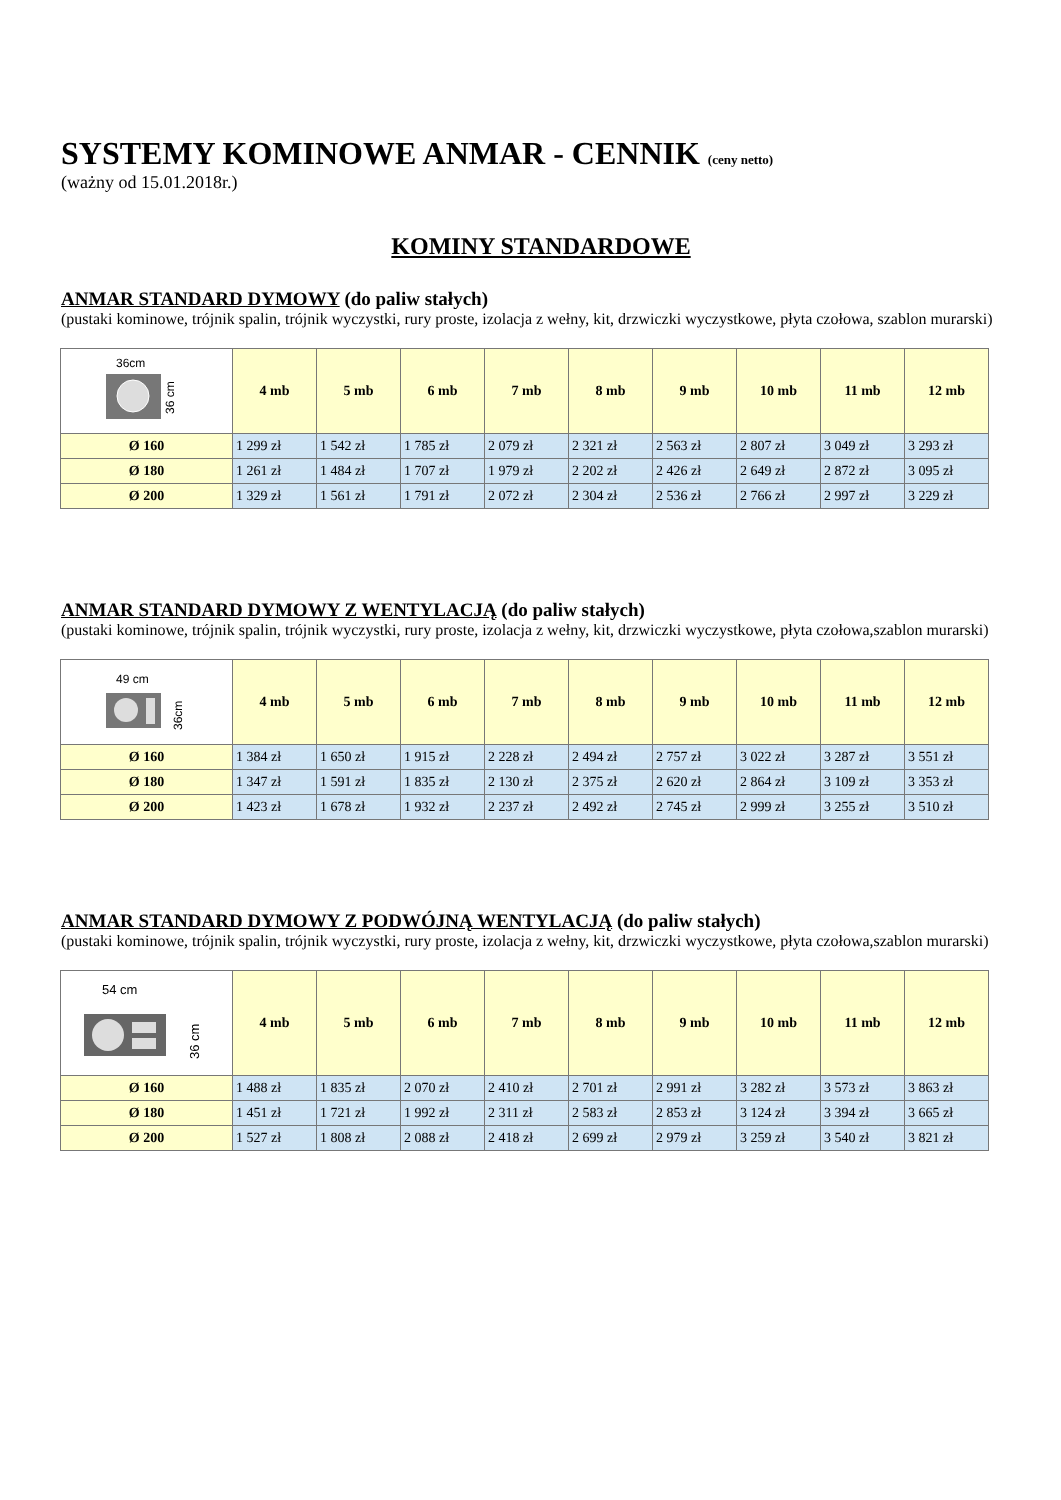SYSTEMY KOMINOWE ANMAR - CENNIK (ceny netto)
(ważny od 15.01.2018r.)
KOMINY STANDARDOWE
ANMAR STANDARD DYMOWY (do paliw stałych)
(pustaki kominowe, trójnik spalin, trójnik wyczystki, rury proste, izolacja z wełny, kit, drzwiczki wyczystkowe, płyta czołowa, szablon murarski)
| 36cm 36 cm | 4 mb | 5 mb | 6 mb | 7 mb | 8 mb | 9 mb | 10 mb | 11 mb | 12 mb |
| Ø 160 | 1 299 zł | 1 542 zł | 1 785 zł | 2 079 zł | 2 321 zł | 2 563 zł | 2 807 zł | 3 049 zł | 3 293 zł |
| Ø 180 | 1 261 zł | 1 484 zł | 1 707 zł | 1 979 zł | 2 202 zł | 2 426 zł | 2 649 zł | 2 872 zł | 3 095 zł |
| Ø 200 | 1 329 zł | 1 561 zł | 1 791 zł | 2 072 zł | 2 304 zł | 2 536 zł | 2 766 zł | 2 997 zł | 3 229 zł |
ANMAR STANDARD DYMOWY Z WENTYLACJĄ (do paliw stałych)
(pustaki kominowe, trójnik spalin, trójnik wyczystki, rury proste, izolacja z wełny, kit, drzwiczki wyczystkowe, płyta czołowa,szablon murarski)
| 49 cm 36cm | 4 mb | 5 mb | 6 mb | 7 mb | 8 mb | 9 mb | 10 mb | 11 mb | 12 mb |
| Ø 160 | 1 384 zł | 1 650 zł | 1 915 zł | 2 228 zł | 2 494 zł | 2 757 zł | 3 022 zł | 3 287 zł | 3 551 zł |
| Ø 180 | 1 347 zł | 1 591 zł | 1 835 zł | 2 130 zł | 2 375 zł | 2 620 zł | 2 864 zł | 3 109 zł | 3 353 zł |
| Ø 200 | 1 423 zł | 1 678 zł | 1 932 zł | 2 237 zł | 2 492 zł | 2 745 zł | 2 999 zł | 3 255 zł | 3 510 zł |
ANMAR STANDARD DYMOWY Z PODWÓJNĄ WENTYLACJĄ (do paliw stałych)
(pustaki kominowe, trójnik spalin, trójnik wyczystki, rury proste, izolacja z wełny, kit, drzwiczki wyczystkowe, płyta czołowa,szablon murarski)
| 54 cm 36 cm | 4 mb | 5 mb | 6 mb | 7 mb | 8 mb | 9 mb | 10 mb | 11 mb | 12 mb |
| Ø 160 | 1 488 zł | 1 835 zł | 2 070 zł | 2 410 zł | 2 701 zł | 2 991 zł | 3 282 zł | 3 573 zł | 3 863 zł |
| Ø 180 | 1 451 zł | 1 721 zł | 1 992 zł | 2 311 zł | 2 583 zł | 2 853 zł | 3 124 zł | 3 394 zł | 3 665 zł |
| Ø 200 | 1 527 zł | 1 808 zł | 2 088 zł | 2 418 zł | 2 699 zł | 2 979 zł | 3 259 zł | 3 540 zł | 3 821 zł |